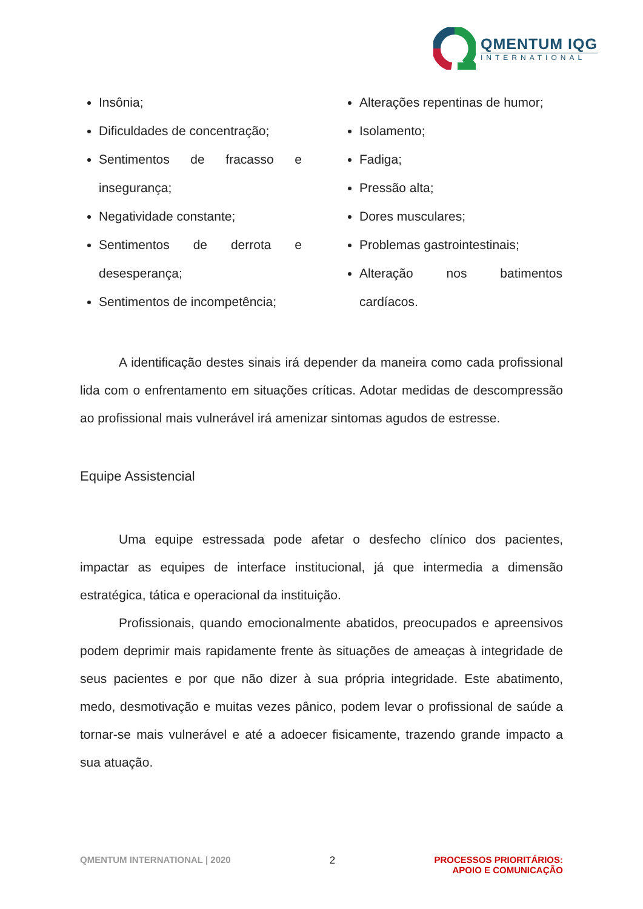QMENTUM IQG
INTERNATIONAL
Insônia;
Dificuldades de concentração;
Sentimentos de fracasso e insegurança;
Negatividade constante;
Sentimentos de derrota e desesperança;
Sentimentos de incompetência;
Alterações repentinas de humor;
Isolamento;
Fadiga;
Pressão alta;
Dores musculares;
Problemas gastrointestinais;
Alteração nos batimentos cardíacos.
A identificação destes sinais irá depender da maneira como cada profissional lida com o enfrentamento em situações críticas. Adotar medidas de descompressão ao profissional mais vulnerável irá amenizar sintomas agudos de estresse.
Equipe Assistencial
Uma equipe estressada pode afetar o desfecho clínico dos pacientes, impactar as equipes de interface institucional, já que intermedia a dimensão estratégica, tática e operacional da instituição.
Profissionais, quando emocionalmente abatidos, preocupados e apreensivos podem deprimir mais rapidamente frente às situações de ameaças à integridade de seus pacientes e por que não dizer à sua própria integridade. Este abatimento, medo, desmotivação e muitas vezes pânico, podem levar o profissional de saúde a tornar-se mais vulnerável e até a adoecer fisicamente, trazendo grande impacto a sua atuação.
QMENTUM INTERNATIONAL | 2020 2 PROCESSOS PRIORITÁRIOS:
APOIO E COMUNICAÇÃO